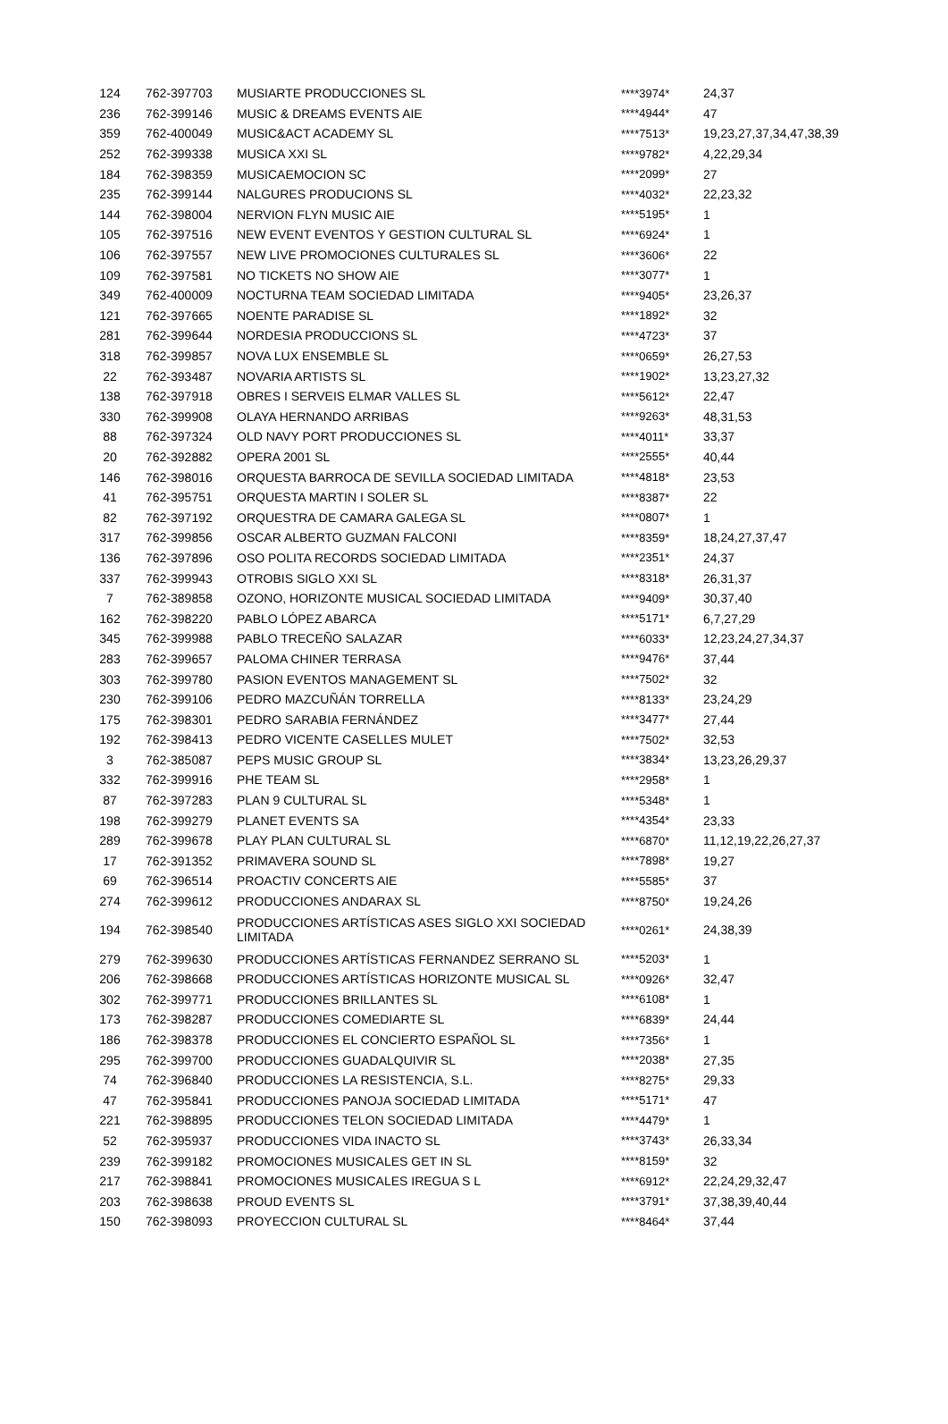| 124 | 762-397703 | MUSIARTE PRODUCCIONES SL | ****3974* | 24,37 |
| 236 | 762-399146 | MUSIC & DREAMS EVENTS AIE | ****4944* | 47 |
| 359 | 762-400049 | MUSIC&ACT ACADEMY SL | ****7513* | 19,23,27,37,34,47,38,39 |
| 252 | 762-399338 | MUSICA XXI SL | ****9782* | 4,22,29,34 |
| 184 | 762-398359 | MUSICAEMOCION SC | ****2099* | 27 |
| 235 | 762-399144 | NALGURES PRODUCIONS SL | ****4032* | 22,23,32 |
| 144 | 762-398004 | NERVION FLYN MUSIC AIE | ****5195* | 1 |
| 105 | 762-397516 | NEW EVENT EVENTOS Y GESTION CULTURAL SL | ****6924* | 1 |
| 106 | 762-397557 | NEW LIVE PROMOCIONES CULTURALES SL | ****3606* | 22 |
| 109 | 762-397581 | NO TICKETS NO SHOW AIE | ****3077* | 1 |
| 349 | 762-400009 | NOCTURNA TEAM SOCIEDAD LIMITADA | ****9405* | 23,26,37 |
| 121 | 762-397665 | NOENTE PARADISE SL | ****1892* | 32 |
| 281 | 762-399644 | NORDESIA PRODUCCIONS SL | ****4723* | 37 |
| 318 | 762-399857 | NOVA LUX ENSEMBLE SL | ****0659* | 26,27,53 |
| 22 | 762-393487 | NOVARIA ARTISTS SL | ****1902* | 13,23,27,32 |
| 138 | 762-397918 | OBRES I SERVEIS ELMAR VALLES SL | ****5612* | 22,47 |
| 330 | 762-399908 | OLAYA HERNANDO ARRIBAS | ****9263* | 48,31,53 |
| 88 | 762-397324 | OLD NAVY PORT PRODUCCIONES SL | ****4011* | 33,37 |
| 20 | 762-392882 | OPERA 2001 SL | ****2555* | 40,44 |
| 146 | 762-398016 | ORQUESTA BARROCA DE SEVILLA SOCIEDAD LIMITADA | ****4818* | 23,53 |
| 41 | 762-395751 | ORQUESTA MARTIN I SOLER SL | ****8387* | 22 |
| 82 | 762-397192 | ORQUESTRA DE CAMARA GALEGA SL | ****0807* | 1 |
| 317 | 762-399856 | OSCAR ALBERTO GUZMAN FALCONI | ****8359* | 18,24,27,37,47 |
| 136 | 762-397896 | OSO POLITA RECORDS SOCIEDAD LIMITADA | ****2351* | 24,37 |
| 337 | 762-399943 | OTROBIS SIGLO XXI SL | ****8318* | 26,31,37 |
| 7 | 762-389858 | OZONO, HORIZONTE MUSICAL SOCIEDAD LIMITADA | ****9409* | 30,37,40 |
| 162 | 762-398220 | PABLO LÓPEZ ABARCA | ****5171* | 6,7,27,29 |
| 345 | 762-399988 | PABLO TRECEÑO SALAZAR | ****6033* | 12,23,24,27,34,37 |
| 283 | 762-399657 | PALOMA CHINER TERRASA | ****9476* | 37,44 |
| 303 | 762-399780 | PASION EVENTOS MANAGEMENT SL | ****7502* | 32 |
| 230 | 762-399106 | PEDRO MAZCUÑÁN TORRELLA | ****8133* | 23,24,29 |
| 175 | 762-398301 | PEDRO SARABIA FERNÁNDEZ | ****3477* | 27,44 |
| 192 | 762-398413 | PEDRO VICENTE CASELLES MULET | ****7502* | 32,53 |
| 3 | 762-385087 | PEPS MUSIC GROUP SL | ****3834* | 13,23,26,29,37 |
| 332 | 762-399916 | PHE TEAM SL | ****2958* | 1 |
| 87 | 762-397283 | PLAN 9 CULTURAL SL | ****5348* | 1 |
| 198 | 762-399279 | PLANET EVENTS SA | ****4354* | 23,33 |
| 289 | 762-399678 | PLAY PLAN CULTURAL SL | ****6870* | 11,12,19,22,26,27,37 |
| 17 | 762-391352 | PRIMAVERA SOUND SL | ****7898* | 19,27 |
| 69 | 762-396514 | PROACTIV CONCERTS AIE | ****5585* | 37 |
| 274 | 762-399612 | PRODUCCIONES ANDARAX SL | ****8750* | 19,24,26 |
| 194 | 762-398540 | PRODUCCIONES ARTÍSTICAS ASES SIGLO XXI SOCIEDAD LIMITADA | ****0261* | 24,38,39 |
| 279 | 762-399630 | PRODUCCIONES ARTÍSTICAS FERNANDEZ SERRANO SL | ****5203* | 1 |
| 206 | 762-398668 | PRODUCCIONES ARTÍSTICAS HORIZONTE MUSICAL SL | ****0926* | 32,47 |
| 302 | 762-399771 | PRODUCCIONES BRILLANTES SL | ****6108* | 1 |
| 173 | 762-398287 | PRODUCCIONES COMEDIARTE SL | ****6839* | 24,44 |
| 186 | 762-398378 | PRODUCCIONES EL CONCIERTO ESPAÑOL SL | ****7356* | 1 |
| 295 | 762-399700 | PRODUCCIONES GUADALQUIVIR SL | ****2038* | 27,35 |
| 74 | 762-396840 | PRODUCCIONES LA RESISTENCIA, S.L. | ****8275* | 29,33 |
| 47 | 762-395841 | PRODUCCIONES PANOJA SOCIEDAD LIMITADA | ****5171* | 47 |
| 221 | 762-398895 | PRODUCCIONES TELON SOCIEDAD LIMITADA | ****4479* | 1 |
| 52 | 762-395937 | PRODUCCIONES VIDA INACTO SL | ****3743* | 26,33,34 |
| 239 | 762-399182 | PROMOCIONES MUSICALES GET IN SL | ****8159* | 32 |
| 217 | 762-398841 | PROMOCIONES MUSICALES IREGUA S L | ****6912* | 22,24,29,32,47 |
| 203 | 762-398638 | PROUD EVENTS SL | ****3791* | 37,38,39,40,44 |
| 150 | 762-398093 | PROYECCION CULTURAL SL | ****8464* | 37,44 |